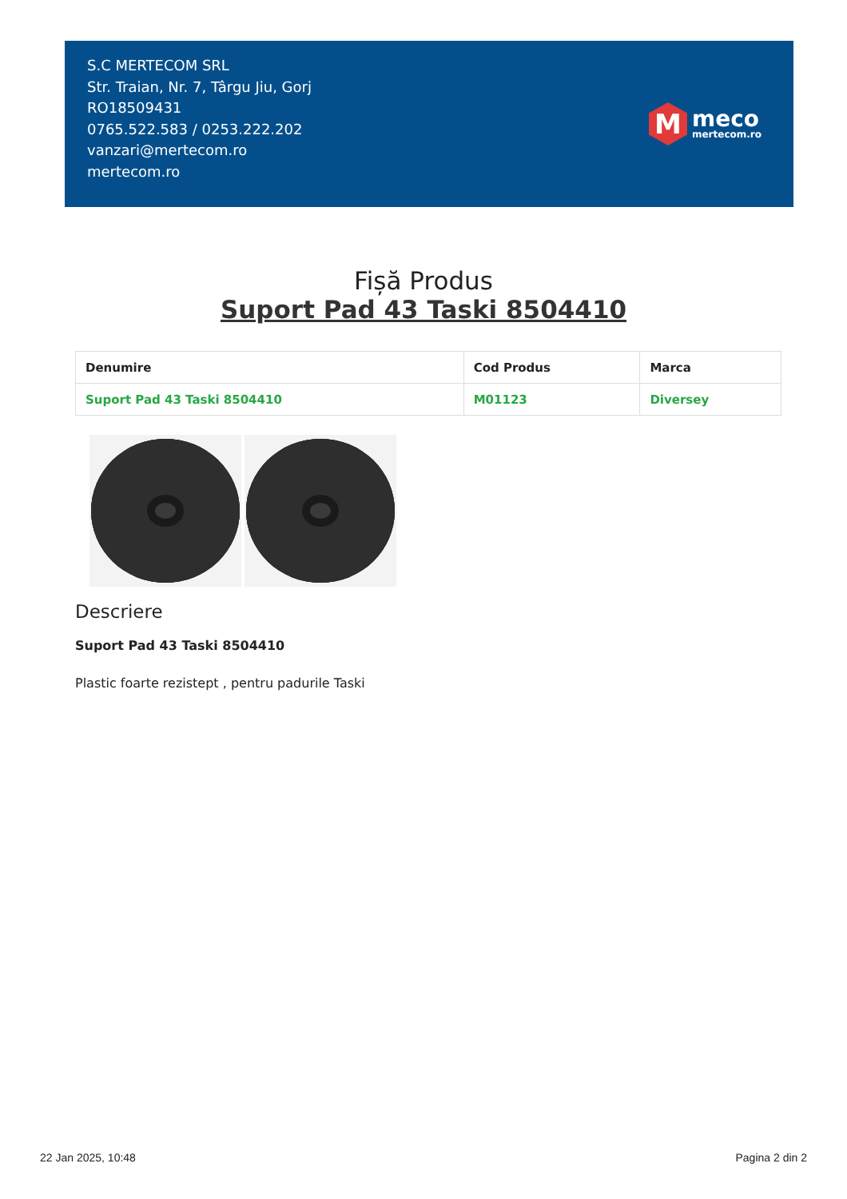S.C MERTECOM SRL
Str. Traian, Nr. 7, Târgu Jiu, Gorj
RO18509431
0765.522.583 / 0253.222.202
vanzari@mertecom.ro
mertecom.ro
M
meco
mertecom.ro
Fișă Produs
Suport Pad 43 Taski 8504410
| Denumire | Cod Produs | Marca |
| --- | --- | --- |
| Suport Pad 43 Taski 8504410 | M01123 | Diversey |
Descriere
Suport Pad 43 Taski 8504410
Plastic foarte rezistept , pentru padurile Taski
22 Jan 2025, 10:48 Pagina 2 din 2